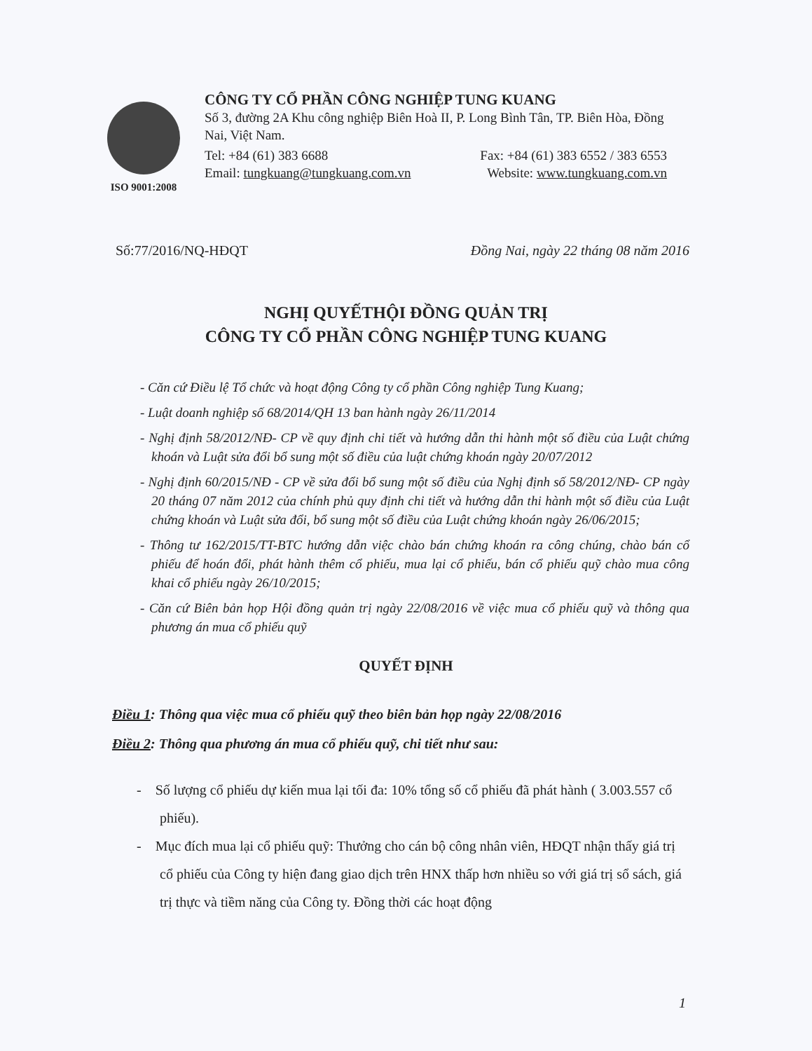ISO 9001:2008
CÔNG TY CỔ PHẦN CÔNG NGHIỆP TUNG KUANG
Số 3, đường 2A Khu công nghiệp Biên Hoà II, P. Long Bình Tân, TP. Biên Hòa, Đồng Nai, Việt Nam.
Tel: +84 (61) 383 6688 Fax: +84 (61) 383 6552 / 383 6553
Email: tungkuang@tungkuang.com.vn Website: www.tungkuang.com.vn
Số:77/2016/NQ-HĐQT Đồng Nai, ngày 22 tháng 08 năm 2016
NGHỊ QUYẾTHỘI ĐỒNG QUẢN TRỊ
CÔNG TY CỔ PHẦN CÔNG NGHIỆP TUNG KUANG
- Căn cứ Điều lệ Tổ chức và hoạt động Công ty cổ phần Công nghiệp Tung Kuang;
- Luật doanh nghiệp số 68/2014/QH 13 ban hành ngày 26/11/2014
- Nghị định 58/2012/NĐ- CP về quy định chi tiết và hướng dẫn thi hành một số điều của Luật chứng khoán và Luật sửa đổi bổ sung một số điều của luật chứng khoán ngày 20/07/2012
- Nghị định 60/2015/NĐ - CP về sửa đổi bổ sung một số điều của Nghị định số 58/2012/NĐ- CP ngày 20 tháng 07 năm 2012 của chính phủ quy định chi tiết và hướng dẫn thi hành một số điều của Luật chứng khoán và Luật sửa đổi, bổ sung một số điều của Luật chứng khoán ngày 26/06/2015;
- Thông tư 162/2015/TT-BTC hướng dẫn việc chào bán chứng khoán ra công chúng, chào bán cổ phiếu để hoán đổi, phát hành thêm cổ phiếu, mua lại cổ phiếu, bán cổ phiếu quỹ chào mua công khai cổ phiếu ngày 26/10/2015;
- Căn cứ Biên bản họp Hội đồng quản trị ngày 22/08/2016 về việc mua cổ phiếu quỹ và thông qua phương án mua cổ phiếu quỹ
QUYẾT ĐỊNH
Điều 1: Thông qua việc mua cổ phiếu quỹ theo biên bản họp ngày 22/08/2016
Điều 2: Thông qua phương án mua cổ phiếu quỹ, chi tiết như sau:
- Số lượng cổ phiếu dự kiến mua lại tối đa: 10% tổng số cổ phiếu đã phát hành ( 3.003.557 cổ phiếu).
- Mục đích mua lại cổ phiếu quỹ: Thưởng cho cán bộ công nhân viên, HĐQT nhận thấy giá trị cổ phiếu của Công ty hiện đang giao dịch trên HNX thấp hơn nhiều so với giá trị sổ sách, giá trị thực và tiềm năng của Công ty. Đồng thời các hoạt động
1